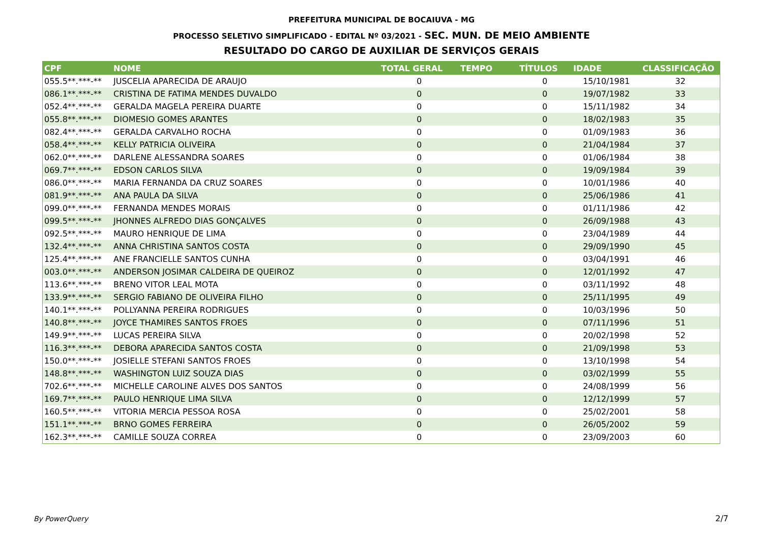PREFEITURA MUNICIPAL DE BOCAIUVA - MG
PROCESSO SELETIVO SIMPLIFICADO - EDITAL Nº 03/2021 - SEC. MUN. DE MEIO AMBIENTE
RESULTADO DO CARGO DE AUXILIAR DE SERVIÇOS GERAIS
| CPF | NOME | TOTAL GERAL | TEMPO | TÍTULOS | IDADE | CLASSIFICAÇÃO |
| --- | --- | --- | --- | --- | --- | --- |
| 055.5**.***-** | JUSCELIA APARECIDA DE ARAUJO | 0 | | 0 | 15/10/1981 | 32 |
| 086.1**.***-** | CRISTINA DE FATIMA MENDES DUVALDO | 0 | | 0 | 19/07/1982 | 33 |
| 052.4**.***-** | GERALDA MAGELA PEREIRA DUARTE | 0 | | 0 | 15/11/1982 | 34 |
| 055.8**.***-** | DIOMESIO GOMES ARANTES | 0 | | 0 | 18/02/1983 | 35 |
| 082.4**.***-** | GERALDA CARVALHO ROCHA | 0 | | 0 | 01/09/1983 | 36 |
| 058.4**.***-** | KELLY PATRICIA OLIVEIRA | 0 | | 0 | 21/04/1984 | 37 |
| 062.0**.***-** | DARLENE ALESSANDRA SOARES | 0 | | 0 | 01/06/1984 | 38 |
| 069.7**.***-** | EDSON CARLOS SILVA | 0 | | 0 | 19/09/1984 | 39 |
| 086.0**.***-** | MARIA FERNANDA DA CRUZ SOARES | 0 | | 0 | 10/01/1986 | 40 |
| 081.9**.***-** | ANA PAULA DA SILVA | 0 | | 0 | 25/06/1986 | 41 |
| 099.0**.***-** | FERNANDA MENDES MORAIS | 0 | | 0 | 01/11/1986 | 42 |
| 099.5**.***-** | JHONNES ALFREDO DIAS GONÇALVES | 0 | | 0 | 26/09/1988 | 43 |
| 092.5**.***-** | MAURO HENRIQUE DE LIMA | 0 | | 0 | 23/04/1989 | 44 |
| 132.4**.***-** | ANNA CHRISTINA SANTOS COSTA | 0 | | 0 | 29/09/1990 | 45 |
| 125.4**.***-** | ANE FRANCIELLE SANTOS CUNHA | 0 | | 0 | 03/04/1991 | 46 |
| 003.0**.***-** | ANDERSON JOSIMAR CALDEIRA DE QUEIROZ | 0 | | 0 | 12/01/1992 | 47 |
| 113.6**.***-** | BRENO VITOR LEAL MOTA | 0 | | 0 | 03/11/1992 | 48 |
| 133.9**.***-** | SERGIO FABIANO DE OLIVEIRA FILHO | 0 | | 0 | 25/11/1995 | 49 |
| 140.1**.***-** | POLLYANNA PEREIRA RODRIGUES | 0 | | 0 | 10/03/1996 | 50 |
| 140.8**.***-** | JOYCE THAMIRES SANTOS FROES | 0 | | 0 | 07/11/1996 | 51 |
| 149.9**.***-** | LUCAS PEREIRA SILVA | 0 | | 0 | 20/02/1998 | 52 |
| 116.3**.***-** | DEBORA APARECIDA SANTOS COSTA | 0 | | 0 | 21/09/1998 | 53 |
| 150.0**.***-** | JOSIELLE STEFANI SANTOS FROES | 0 | | 0 | 13/10/1998 | 54 |
| 148.8**.***-** | WASHINGTON LUIZ SOUZA DIAS | 0 | | 0 | 03/02/1999 | 55 |
| 702.6**.***-** | MICHELLE CAROLINE ALVES DOS SANTOS | 0 | | 0 | 24/08/1999 | 56 |
| 169.7**.***-** | PAULO HENRIQUE LIMA SILVA | 0 | | 0 | 12/12/1999 | 57 |
| 160.5**.***-** | VITORIA MERCIA PESSOA ROSA | 0 | | 0 | 25/02/2001 | 58 |
| 151.1**.***-** | BRNO GOMES FERREIRA | 0 | | 0 | 26/05/2002 | 59 |
| 162.3**.***-** | CAMILLE SOUZA CORREA | 0 | | 0 | 23/09/2003 | 60 |
By PowerQuery 2/7